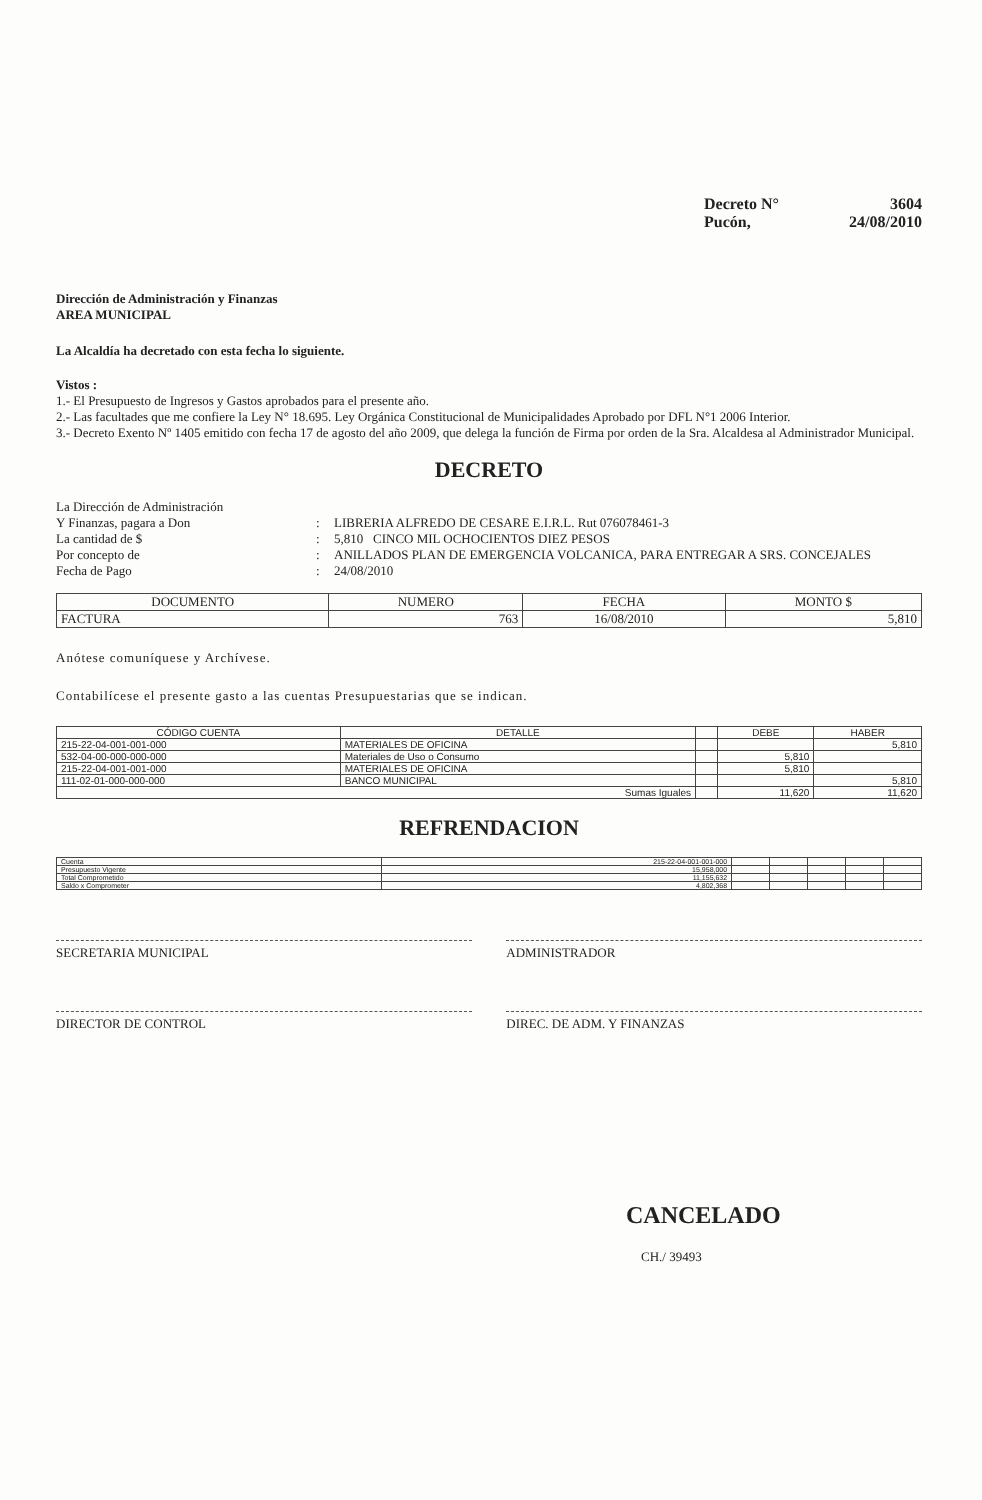Decreto N° 3604
Pucón, 24/08/2010
Dirección de Administración y Finanzas
AREA MUNICIPAL
La Alcaldía ha decretado con esta fecha lo siguiente.
Vistos :
1.- El Presupuesto de Ingresos y Gastos aprobados para el presente año.
2.- Las facultades que me confiere la Ley N° 18.695. Ley Orgánica Constitucional de Municipalidades Aprobado por DFL N°1 2006 Interior.
3.- Decreto Exento Nº 1405 emitido con fecha 17 de agosto del año 2009, que delega la función de Firma por orden de la Sra. Alcaldesa al Administrador Municipal.
DECRETO
La Dirección de Administración
Y Finanzas, pagara a Don
:
LIBRERIA ALFREDO DE CESARE E.I.R.L. Rut 076078461-3 La cantidad de $: 5,810 CINCO MIL OCHOCIENTOS DIEZ PESOS Por concepto de: ANILLADOS PLAN DE EMERGENCIA VOLCANICA, PARA ENTREGAR A SRS. CONCEJALES Fecha de Pago: 24/08/2010
| DOCUMENTO | NUMERO | FECHA | MONTO $ |
| --- | --- | --- | --- |
| FACTURA | 763 | 16/08/2010 | 5,810 |
Anótese comuníquese y Archívese.
Contabilícese el presente gasto a las cuentas Presupuestarias que se indican.
| CÓDIGO CUENTA | DETALLE | | DEBE | HABER |
| --- | --- | --- | --- | --- |
| 215-22-04-001-001-000 | MATERIALES DE OFICINA | | | 5,810 |
| 532-04-00-000-000-000 | Materiales de Uso o Consumo | | 5,810 | |
| 215-22-04-001-001-000 | MATERIALES DE OFICINA | | 5,810 | |
| 111-02-01-000-000-000 | BANCO MUNICIPAL | | | 5,810 |
| Sumas Iguales | | | 11,620 | 11,620 |
REFRENDACION
| Cuenta | 215-22-04-001-001-000 | | | | | |
| Presupuesto Vigente | 15,958,000 | | | | | |
| Total Comprometido | 11,155,632 | | | | | |
| Saldo x Comprometer | 4,802,368 | | | | | |
SECRETARIA MUNICIPAL ADMINISTRADOR
DIRECTOR DE CONTROL DIREC. DE ADM. Y FINANZAS
CANCELADO
CH./ 39493